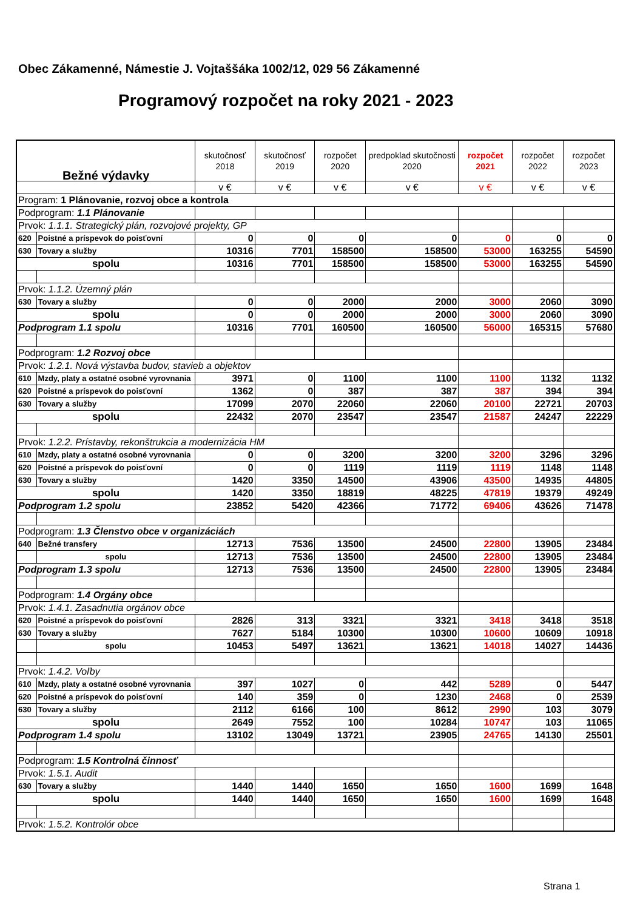Obec Zákamenné, Námestie J. Vojtaššáka 1002/12, 029 56 Zákamenné
Programový rozpočet na roky 2021 - 2023
| Bežné výdavky | | skutočnosť 2018 | skutočnosť 2019 | rozpočet 2020 | predpoklad skutočnosti 2020 | rozpočet 2021 | rozpočet 2022 | rozpočet 2023 |
| --- | --- | --- | --- | --- | --- | --- | --- | --- |
| | | v € | v € | v € | v € | v € | v € | v € |
| Program: 1 Plánovanie, rozvoj obce a kontrola | | | | | | | | |
| Podprogram: 1.1 Plánovanie | | | | | | | | |
| Prvok: 1.1.1. Strategický plán, rozvojové projekty, GP | | | | | | | | |
| 620 | Poistné a príspevok do poisťovní | 0 | 0 | 0 | 0 | 0 | 0 | 0 |
| 630 | Tovary a služby | 10316 | 7701 | 158500 | 158500 | 53000 | 163255 | 54590 |
| spolu | | 10316 | 7701 | 158500 | 158500 | 53000 | 163255 | 54590 |
| Prvok: 1.1.2. Územný plán | | | | | | | | |
| 630 | Tovary a služby | 0 | 0 | 2000 | 2000 | 3000 | 2060 | 3090 |
| spolu | | 0 | 0 | 2000 | 2000 | 3000 | 2060 | 3090 |
| Podprogram 1.1 spolu | | 10316 | 7701 | 160500 | 160500 | 56000 | 165315 | 57680 |
| Podprogram: 1.2 Rozvoj obce | | | | | | | | |
| Prvok: 1.2.1. Nová výstavba budov, stavieb a objektov | | | | | | | | |
| 610 | Mzdy, platy a ostatné osobné vyrovnania | 3971 | 0 | 1100 | 1100 | 1100 | 1132 | 1132 |
| 620 | Poistné a príspevok do poisťovní | 1362 | 0 | 387 | 387 | 387 | 394 | 394 |
| 630 | Tovary a služby | 17099 | 2070 | 22060 | 22060 | 20100 | 22721 | 20703 |
| spolu | | 22432 | 2070 | 23547 | 23547 | 21587 | 24247 | 22229 |
| Prvok: 1.2.2. Prístavby, rekonštrukcia a modernizácia HM | | | | | | | | |
| 610 | Mzdy, platy a ostatné osobné vyrovnania | 0 | 0 | 3200 | 3200 | 3200 | 3296 | 3296 |
| 620 | Poistné a príspevok do poisťovní | 0 | 0 | 1119 | 1119 | 1119 | 1148 | 1148 |
| 630 | Tovary a služby | 1420 | 3350 | 14500 | 43906 | 43500 | 14935 | 44805 |
| spolu | | 1420 | 3350 | 18819 | 48225 | 47819 | 19379 | 49249 |
| Podprogram 1.2 spolu | | 23852 | 5420 | 42366 | 71772 | 69406 | 43626 | 71478 |
| Podprogram: 1.3 Členstvo obce v organizáciách | | | | | | | | |
| 640 | Bežné transfery | 12713 | 7536 | 13500 | 24500 | 22800 | 13905 | 23484 |
| | spolu | 12713 | 7536 | 13500 | 24500 | 22800 | 13905 | 23484 |
| Podprogram 1.3 spolu | | 12713 | 7536 | 13500 | 24500 | 22800 | 13905 | 23484 |
| Podprogram: 1.4 Orgány obce | | | | | | | | |
| Prvok: 1.4.1. Zasadnutia orgánov obce | | | | | | | | |
| 620 | Poistné a príspevok do poisťovní | 2826 | 313 | 3321 | 3321 | 3418 | 3418 | 3518 |
| 630 | Tovary a služby | 7627 | 5184 | 10300 | 10300 | 10600 | 10609 | 10918 |
| | spolu | 10453 | 5497 | 13621 | 13621 | 14018 | 14027 | 14436 |
| Prvok: 1.4.2. Voľby | | | | | | | | |
| 610 | Mzdy, platy a ostatné osobné vyrovnania | 397 | 1027 | 0 | 442 | 5289 | 0 | 5447 |
| 620 | Poistné a príspevok do poisťovní | 140 | 359 | 0 | 1230 | 2468 | 0 | 2539 |
| 630 | Tovary a služby | 2112 | 6166 | 100 | 8612 | 2990 | 103 | 3079 |
| spolu | | 2649 | 7552 | 100 | 10284 | 10747 | 103 | 11065 |
| Podprogram 1.4 spolu | | 13102 | 13049 | 13721 | 23905 | 24765 | 14130 | 25501 |
| Podprogram: 1.5 Kontrolná činnosť | | | | | | | | |
| Prvok: 1.5.1. Audit | | | | | | | | |
| 630 | Tovary a služby | 1440 | 1440 | 1650 | 1650 | 1600 | 1699 | 1648 |
| spolu | | 1440 | 1440 | 1650 | 1650 | 1600 | 1699 | 1648 |
| Prvok: 1.5.2. Kontrolór obce | | | | | | | | |
Strana 1